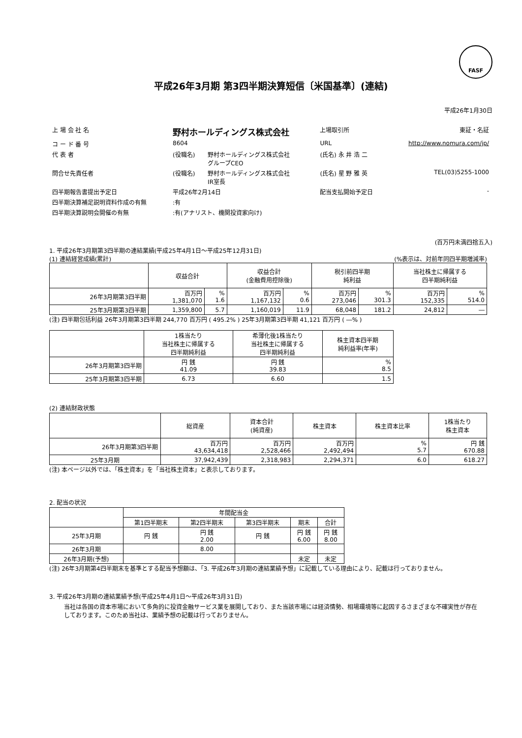FASF
平成26年3月期 第3四半期決算短信〔米国基準〕(連結)
平成26年1月30日
| 上 場 会 社 名 | 野村ホールディングス株式会社 | | 上場取引所 | 東証・名証 | |
| コ ー ド 番 号 | 8604 | | URL | http://www.nomura.com/jp/ | |
| 代 表 者 | (役職名) | 野村ホールディングス株式会社 グループCEO | (氏名) 永 井 浩 二 | | |
| 問合せ先責任者 | (役職名) | 野村ホールディングス株式会社 IR室長 | (氏名) 星 野 雅 英 | | TEL(03)5255-1000 |
| 四半期報告書提出予定日 | 平成26年2月14日 | | 配当支払開始予定日 | - | |
| 四半期決算補足説明資料作成の有無 | :有 | | | | |
| 四半期決算説明会開催の有無 | :有(アナリスト、機関投資家向け) | | | | |
(百万円未満四捨五入)
1. 平成26年3月期第3四半期の連結業績(平成25年4月1日～平成25年12月31日)
(1) 連結経営成績(累計) (%表示は、対前年同四半期増減率)
| | 収益合計 | | 収益合計 (金融費用控除後) | | 税引前四半期 純利益 | | 当社株主に帰属する 四半期純利益 | |
| --- | --- | --- | --- | --- | --- | --- | --- | --- |
| 26年3月期第3四半期 | 百万円 1,381,070 | % 1.6 | 百万円 1,167,132 | % 0.6 | 百万円 273,046 | % 301.3 | 百万円 152,335 | % 514.0 |
| 25年3月期第3四半期 | 1,359,800 | 5.7 | 1,160,019 | 11.9 | 68,048 | 181.2 | 24,812 | ― |
(注) 四半期包括利益 26年3月期第3四半期 244,770 百万円 ( 495.2% ) 25年3月期第3四半期 41,121 百万円 ( ―% )
| | 1株当たり 当社株主に帰属する 四半期純利益 | 希薄化後1株当たり 当社株主に帰属する 四半期純利益 | 株主資本四半期 純利益率(年率) |
| --- | --- | --- | --- |
| 26年3月期第3四半期 | 円 銭 41.09 | 円 銭 39.83 | % 8.5 |
| 25年3月期第3四半期 | 6.73 | 6.60 | 1.5 |
(2) 連結財政状態
| | 総資産 | 資本合計 (純資産) | 株主資本 | 株主資本比率 | 1株当たり 株主資本 |
| --- | --- | --- | --- | --- | --- |
| 26年3月期第3四半期 | 百万円 43,634,418 | 百万円 2,528,466 | 百万円 2,492,494 | % 5.7 | 円 銭 670.88 |
| 25年3月期 | 37,942,439 | 2,318,983 | 2,294,371 | 6.0 | 618.27 |
(注) 本ページ以外では、「株主資本」を「当社株主資本」と表示しております。
2. 配当の状況
| | 年間配当金 | | | | |
| --- | --- | --- | --- | --- | --- |
| | 第1四半期末 | 第2四半期末 | 第3四半期末 | 期末 | 合計 |
| 25年3月期 | 円 銭 | 円 銭 2.00 | 円 銭 | 円 銭 6.00 | 円 銭 8.00 |
| 26年3月期 | | 8.00 | | | |
| 26年3月期(予想) | | | | 未定 | 未定 |
(注) 26年3月期第4四半期末を基準とする配当予想額は、「3. 平成26年3月期の連結業績予想」に記載している理由により、記載は行っておりません。
3. 平成26年3月期の連結業績予想(平成25年4月1日～平成26年3月31日)
当社は各国の資本市場において多角的に投資金融サービス業を展開しており、また当該市場には経済情勢、相場環境等に起因するさまざまな不確実性が存在しております。このため当社は、業績予想の記載は行っておりません。